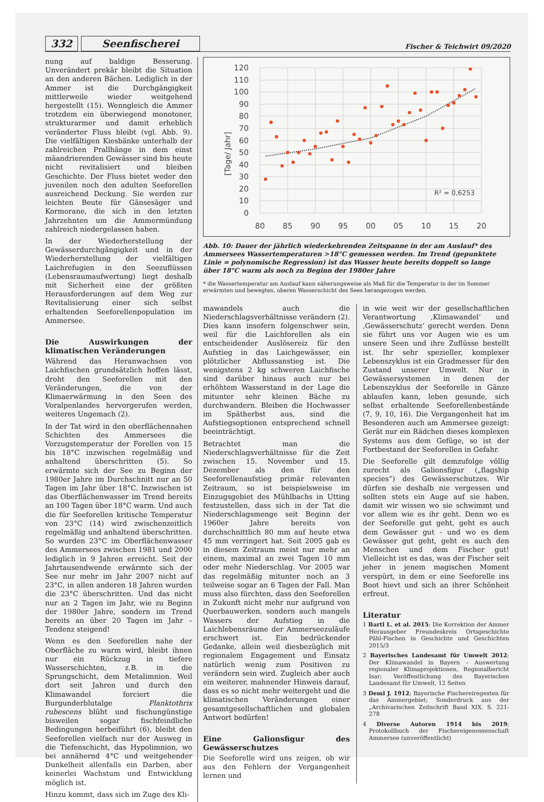332 Seenfischerei Fischer & Teichwirt 09/2020
nung auf baldige Besserung. Unverändert prekär bleibt die Situation an den anderen Bächen. Lediglich in der Ammer ist die Durchgängigkeit mittlerweile wieder weitgehend hergestellt (15). Wenngleich die Ammer trotzdem ein überwiegend monotoner, strukturarmer und damit erheblich veränderter Fluss bleibt (vgl. Abb. 9). Die vielfältigen Kiesbänke unterhalb der zahlreichen Prallhänge in dem einst mäandrierenden Gewässer sind bis heute nicht revitalisiert und bleiben Geschichte. Der Fluss bietet weder den juvenilen noch den adulten Seeforellen ausreichend Deckung. Sie werden zur leichten Beute für Gänsesäger und Kormorane, die sich in den letzten Jahrzehnten um die Ammermündung zahlreich niedergelassen haben.
In der Wiederherstellung der Gewässerdurchgängigkeit und in der Wiederherstellung der vielfältigen Laichrefugien in den Seezuflüssen (Lebensraumaufwertung) liegt deshalb mit Sicherheit eine der größten Herausforderungen auf dem Weg zur Revitalisierung einer sich selbst erhaltenden Seeforellenpopulation im Ammersee.
Die Auswirkungen der klimatischen Veränderungen
Während das Heranwachsen von Laichfischen grundsätzlich hoffen lässt, droht den Seeforellen mit den Veränderungen, die von der Klimaerwärmung in den Seen des Voralpenlandes hervorgerufen werden, weiteres Ungemach (2).
In der Tat wird in den oberflächennahen Schichten des Ammersees die Vorzugstemperatur der Forellen von 15 bis 18°C inzwischen regelmäßig und anhaltend überschritten (5). So erwärmte sich der See zu Beginn der 1980er Jahre im Durchschnitt nur an 50 Tagen im Jahr über 18°C. Inzwischen ist das Oberflächenwasser im Trend bereits an 100 Tagen über 18°C warm. Und auch die für Seeforellen kritische Temperatur von 23°C (14) wird zwischenzeitlich regelmäßig und anhaltend überschritten. So wurden 23°C im Oberflächenwasser des Ammersees zwischen 1981 und 2000 lediglich in 9 Jahren erreicht. Seit der Jahrtausendwende erwärmte sich der See nur mehr im Jahr 2007 nicht auf 23°C, in allen anderen 18 Jahren wurden die 23°C überschritten. Und das nicht nur an 2 Tagen im Jahr, wie zu Beginn der 1980er Jahre, sondern im Trend bereits an über 20 Tagen im Jahr – Tendenz steigend!
Wenn es den Seeforellen nahe der Oberfläche zu warm wird, bleibt ihnen nur ein Rückzug in tiefere Wasserschichten, z.B. in die Sprungschicht, dem Metalimnion. Weil dort seit Jahren und durch den Klimawandel forciert die Burgunderblutalge Planktothrix rubescens blüht und fischungünstige bisweilen sogar fischfeindliche Bedingungen herbeiführt (6), bleibt den Seeforellen vielfach nur der Ausweg in die Tiefenschicht, das Hypolimnion, wo bei annähernd 4°C und weitgehender Dunkelheit allenfalls ein Darben, aber keinerlei Wachstum und Entwicklung möglich ist.
Hinzu kommt, dass sich im Zuge des Kli-
120
110
100
90
80
70
60
50
40
30
20
10
0
80
85
90
95
00
05
10
15
20
[Tage/ Jahr]
R² = 0,6253
Abb. 10: Dauer der jährlich wiederkehrenden Zeitspanne in der am Auslauf* des Ammersees Wassertemperaturen >18°C gemessen werden. Im Trend (gepunktete Linie = polynomische Regression) ist das Wasser heute bereits doppelt so lange über 18°C warm als noch zu Beginn der 1980er Jahre
* die Wassertemperatur am Auslauf kann näherungsweise als Maß für die Temperatur in der im Sommer erwärmten und bewegten, oberen Wasserschicht des Sees herangezogen werden.
mawandels auch die Niederschlagsverhältnisse verändern (2). Dies kann insofern folgenschwer sein, weil für die Laichforellen als ein entscheidender Auslösereiz für den Aufstieg in das Laichgewässer, ein plötzlicher Abflussanstieg ist. Die wenigstens 2 kg schweren Laichfische sind darüber hinaus auch nur bei erhöhtem Wasserstand in der Lage die mitunter sehr kleinen Bäche zu durchwandern. Bleiben die Hochwasser im Spätherbst aus, sind die Aufstiegsoptionen entsprechend schnell beeinträchtigt.
Betrachtet man die Niederschlagsverhältnisse für die Zeit zwischen 15. November und 15. Dezember als den für den Seeforellenaufstieg primär relevanten Zeitraum, so ist beispielsweise im Einzugsgebiet des Mühlbachs in Utting festzustellen, dass sich in der Tat die Niederschlagsmenge seit Beginn der 1960er Jahre bereits von durchschnittlich 80 mm auf heute etwa 45 mm verringert hat. Seit 2005 gab es in diesem Zeitraum meist nur mehr an einem, maximal an zwei Tagen 10 mm oder mehr Niederschlag. Vor 2005 war das regelmäßig mitunter noch an 3 teilweise sogar an 6 Tagen der Fall. Man muss also fürchten, dass den Seeforellen in Zukunft nicht mehr nur aufgrund von Querbauwerken, sondern auch mangels Wassers der Aufstieg in die Laichlebensräume der Ammerseezuläufe erschwert ist. Ein bedrückender Gedanke, allein weil diesbezüglich mit regionalem Engagement und Einsatz natürlich wenig zum Positiven zu verändern sein wird. Zugleich aber auch ein weiterer, mahnender Hinweis darauf, dass es so nicht mehr weitergeht und die klimatischen Veränderungen einer gesamtgesellschaftlichen und globalen Antwort bedürfen!
Eine Galionsfigur des Gewässerschutzes
Die Seeforelle wird uns zeigen, ob wir aus den Fehlern der Vergangenheit lernen und
in wie weit wir der gesellschaftlichen Verantwortung ‚Klimawandel‘ und ‚Gewässerschutz‘ gerecht werden. Denn sie führt uns vor Augen wie es um unsere Seen und ihre Zuflüsse bestellt ist. Ihr sehr spezieller, komplexer Lebenszyklus ist ein Gradmesser für den Zustand unserer Umwelt. Nur in Gewässersystemen in denen der Lebenszyklus der Seeforelle in Gänze ablaufen kann, leben gesunde, sich selbst erhaltende Seeforellenbestände (7, 9, 10, 16). Die Vergangenheit hat im Besonderen auch am Ammersee gezeigt: Gerät nur ein Rädchen dieses komplexen Systems aus dem Gefüge, so ist der Fortbestand der Seeforellen in Gefahr.
Die Seeforelle gilt demzufolge völlig zurecht als Galionsfigur („flagship species“) des Gewässerschutzes. Wir dürfen sie deshalb nie vergessen und sollten stets ein Auge auf sie haben, damit wir wissen wo sie schwimmt und vor allem wie es ihr geht. Denn wo es der Seeforelle gut geht, geht es auch dem Gewässer gut - und wo es dem Gewässer gut geht, geht es auch den Menschen und dem Fischer gut! Vielleicht ist es das, was der Fischer seit jeher in jenem magischen Moment verspürt, in dem er eine Seeforelle ins Boot hievt und sich an ihrer Schönheit erfreut.
Literatur
1 Bartl L. et al. 2015; Die Korrektion der Ammer Herausgeber Freundeskreis Ortsgeschichte Pähl-Fischen in Geschichte und Geschichten 2015/3
2 Bayerisches Landesamt für Umwelt 2012; Der Klimawandel in Bayern – Auswertung regionaler Klimaprojektionen, Regionalbericht Isar; Veröffentlichung des Bayerischen Landesamt für Umwelt, 12 Seiten
3 Deml J. 1912; Bayerische Fischereiregesten für das Ammergebiet; Sonderdruck aus der „Archivarischen Zeitschrift Band XIX. S. 221-278
4 Diverse Autoren 1914 bis 2019; Protokollbuch der Fischereigenossenschaft Ammersee (unveröffentlicht)